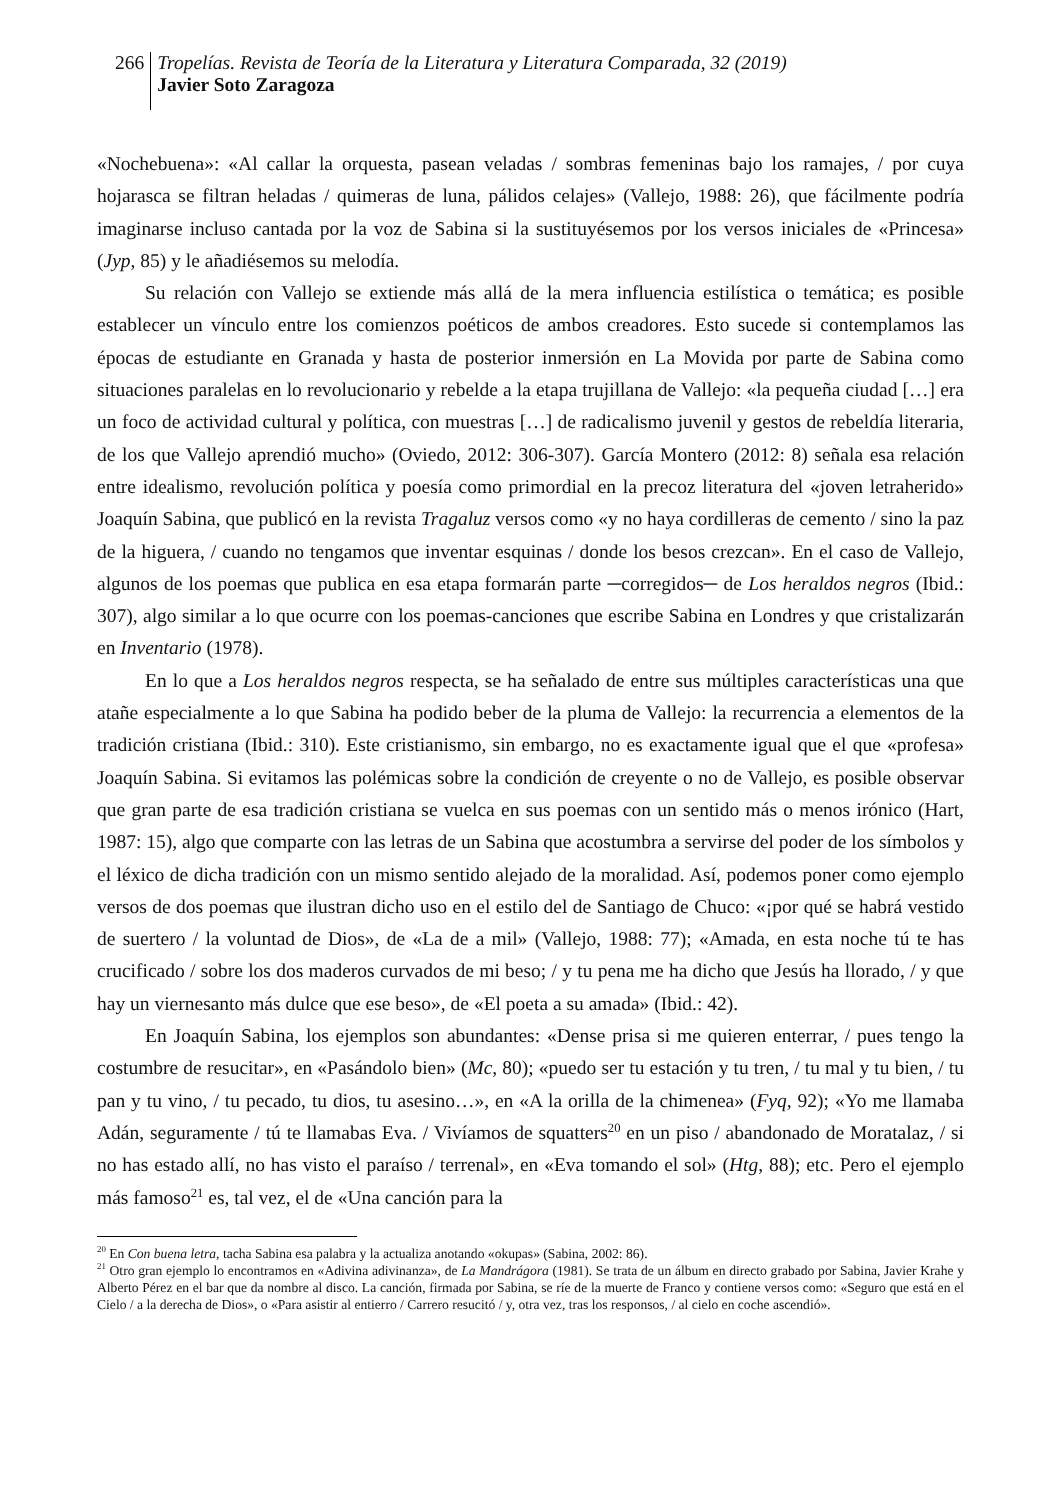266
Tropelías. Revista de Teoría de la Literatura y Literatura Comparada, 32 (2019)
Javier Soto Zaragoza
«Nochebuena»: «Al callar la orquesta, pasean veladas / sombras femeninas bajo los ramajes, / por cuya hojarasca se filtran heladas / quimeras de luna, pálidos celajes» (Vallejo, 1988: 26), que fácilmente podría imaginarse incluso cantada por la voz de Sabina si la sustituyésemos por los versos iniciales de «Princesa» (Jyp, 85) y le añadiésemos su melodía.
Su relación con Vallejo se extiende más allá de la mera influencia estilística o temática; es posible establecer un vínculo entre los comienzos poéticos de ambos creadores. Esto sucede si contemplamos las épocas de estudiante en Granada y hasta de posterior inmersión en La Movida por parte de Sabina como situaciones paralelas en lo revolucionario y rebelde a la etapa trujillana de Vallejo: «la pequeña ciudad […] era un foco de actividad cultural y política, con muestras […] de radicalismo juvenil y gestos de rebeldía literaria, de los que Vallejo aprendió mucho» (Oviedo, 2012: 306-307). García Montero (2012: 8) señala esa relación entre idealismo, revolución política y poesía como primordial en la precoz literatura del «joven letraherido» Joaquín Sabina, que publicó en la revista Tragaluz versos como «y no haya cordilleras de cemento / sino la paz de la higuera, / cuando no tengamos que inventar esquinas / donde los besos crezcan». En el caso de Vallejo, algunos de los poemas que publica en esa etapa formarán parte ─corregidos─ de Los heraldos negros (Ibid.: 307), algo similar a lo que ocurre con los poemas-canciones que escribe Sabina en Londres y que cristalizarán en Inventario (1978).
En lo que a Los heraldos negros respecta, se ha señalado de entre sus múltiples características una que atañe especialmente a lo que Sabina ha podido beber de la pluma de Vallejo: la recurrencia a elementos de la tradición cristiana (Ibid.: 310). Este cristianismo, sin embargo, no es exactamente igual que el que «profesa» Joaquín Sabina. Si evitamos las polémicas sobre la condición de creyente o no de Vallejo, es posible observar que gran parte de esa tradición cristiana se vuelca en sus poemas con un sentido más o menos irónico (Hart, 1987: 15), algo que comparte con las letras de un Sabina que acostumbra a servirse del poder de los símbolos y el léxico de dicha tradición con un mismo sentido alejado de la moralidad. Así, podemos poner como ejemplo versos de dos poemas que ilustran dicho uso en el estilo del de Santiago de Chuco: «¡por qué se habrá vestido de suertero / la voluntad de Dios», de «La de a mil» (Vallejo, 1988: 77); «Amada, en esta noche tú te has crucificado / sobre los dos maderos curvados de mi beso; / y tu pena me ha dicho que Jesús ha llorado, / y que hay un viernesanto más dulce que ese beso», de «El poeta a su amada» (Ibid.: 42).
En Joaquín Sabina, los ejemplos son abundantes: «Dense prisa si me quieren enterrar, / pues tengo la costumbre de resucitar», en «Pasándolo bien» (Mc, 80); «puedo ser tu estación y tu tren, / tu mal y tu bien, / tu pan y tu vino, / tu pecado, tu dios, tu asesino…», en «A la orilla de la chimenea» (Fyq, 92); «Yo me llamaba Adán, seguramente / tú te llamabas Eva. / Vivíamos de squatters<sup>20</sup> en un piso / abandonado de Moratalaz, / si no has estado allí, no has visto el paraíso / terrenal», en «Eva tomando el sol» (Htg, 88); etc. Pero el ejemplo más famoso<sup>21</sup> es, tal vez, el de «Una canción para la
<sup>20</sup> En Con buena letra, tacha Sabina esa palabra y la actualiza anotando «okupas» (Sabina, 2002: 86).
<sup>21</sup> Otro gran ejemplo lo encontramos en «Adivina adivinanza», de La Mandrágora (1981). Se trata de un álbum en directo grabado por Sabina, Javier Krahe y Alberto Pérez en el bar que da nombre al disco. La canción, firmada por Sabina, se ríe de la muerte de Franco y contiene versos como: «Seguro que está en el Cielo / a la derecha de Dios», o «Para asistir al entierro / Carrero resucitó / y, otra vez, tras los responsos, / al cielo en coche ascendió».